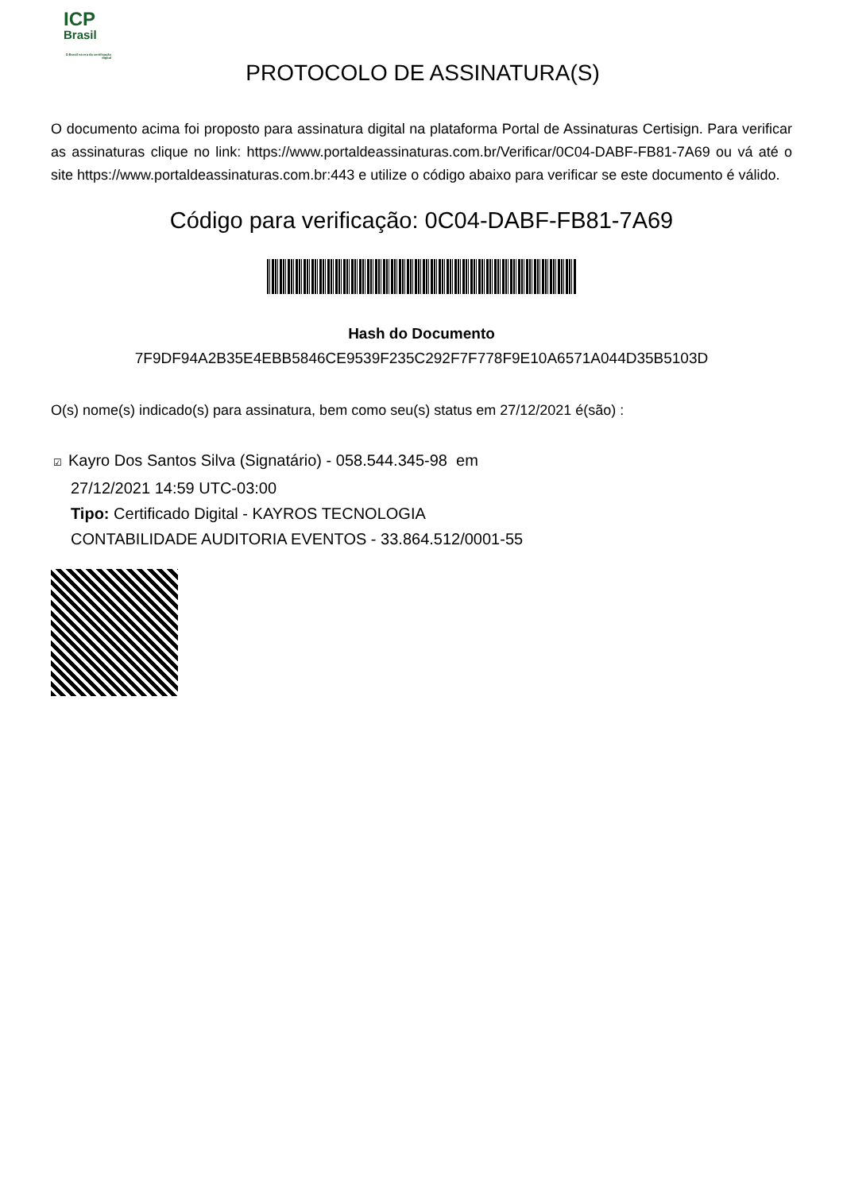ICP
Brasil
O Brasil na era da certificação digital
PROTOCOLO DE ASSINATURA(S)
O documento acima foi proposto para assinatura digital na plataforma Portal de Assinaturas Certisign. Para verificar as assinaturas clique no link: https://www.portaldeassinaturas.com.br/Verificar/0C04-DABF-FB81-7A69 ou vá até o site https://www.portaldeassinaturas.com.br:443 e utilize o código abaixo para verificar se este documento é válido.
Código para verificação: 0C04-DABF-FB81-7A69
Hash do Documento
7F9DF94A2B35E4EBB5846CE9539F235C292F7F778F9E10A6571A044D35B5103D
O(s) nome(s) indicado(s) para assinatura, bem como seu(s) status em 27/12/2021 é(são) :
☑ Kayro Dos Santos Silva (Signatário) - 058.544.345-98 em
27/12/2021 14:59 UTC-03:00
Tipo: Certificado Digital - KAYROS TECNOLOGIA
CONTABILIDADE AUDITORIA EVENTOS - 33.864.512/0001-55